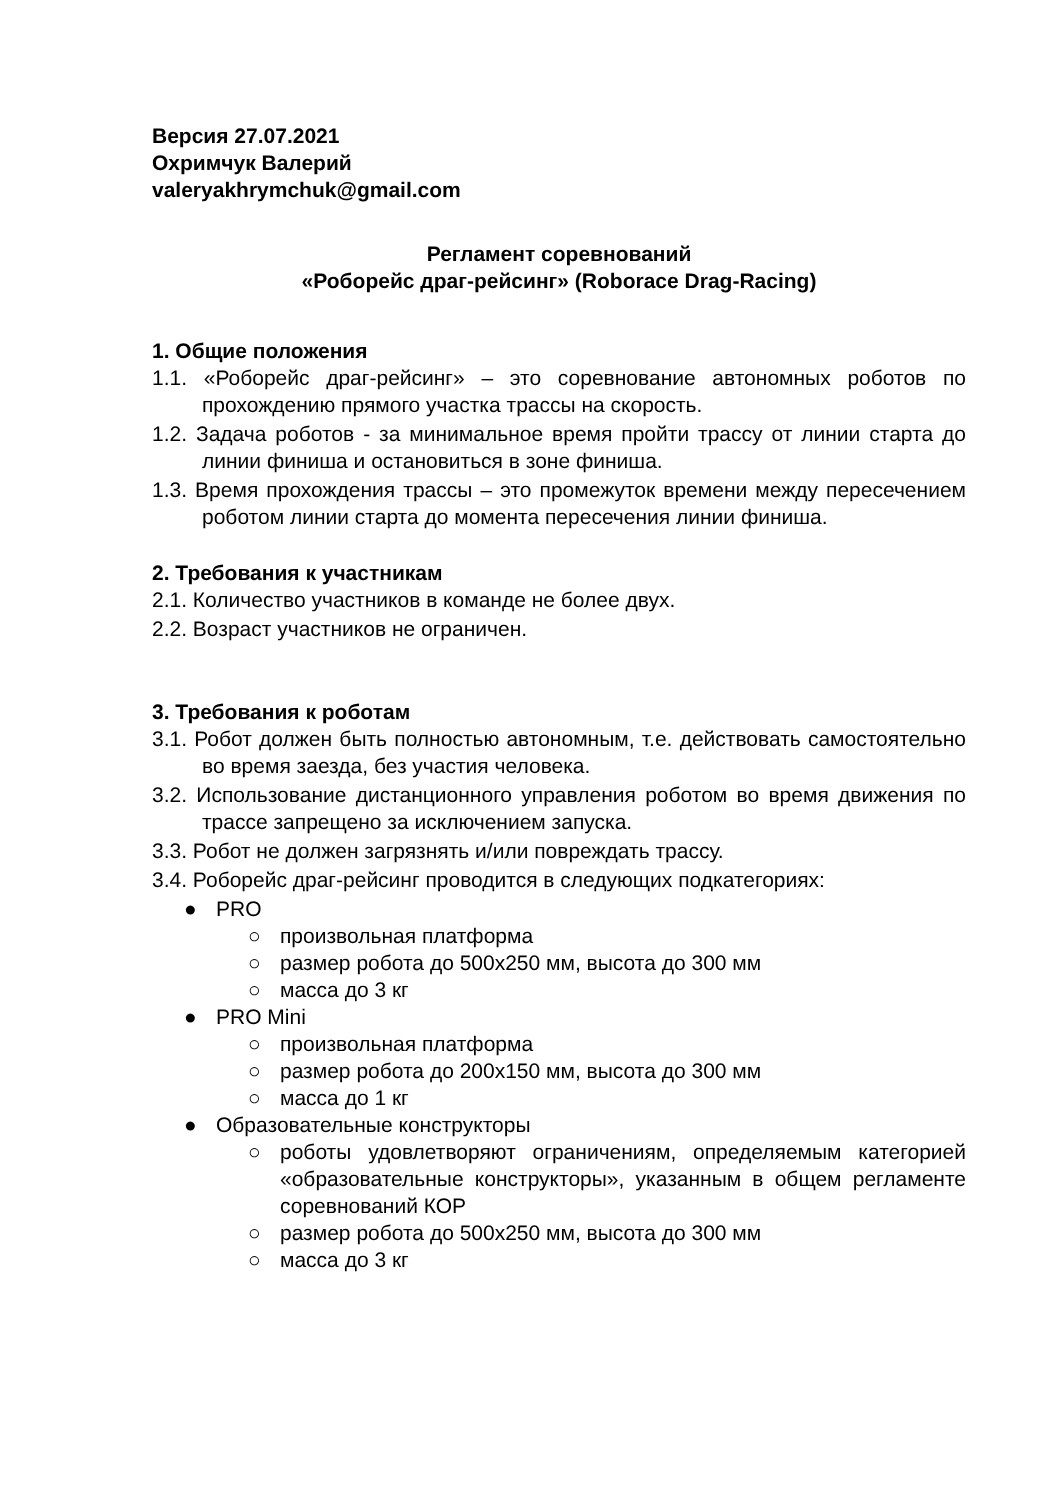Версия 27.07.2021
Охримчук Валерий
valeryakhrymchuk@gmail.com
Регламент соревнований
«Роборейс драг-рейсинг» (Roborace Drag-Racing)
1. Общие положения
1.1. «Роборейс драг-рейсинг» – это соревнование автономных роботов по прохождению прямого участка трассы на скорость.
1.2. Задача роботов - за минимальное время пройти трассу от линии старта до линии финиша и остановиться в зоне финиша.
1.3. Время прохождения трассы – это промежуток времени между пересечением роботом линии старта до момента пересечения линии финиша.
2. Требования к участникам
2.1. Количество участников в команде не более двух.
2.2. Возраст участников не ограничен.
3. Требования к роботам
3.1. Робот должен быть полностью автономным, т.е. действовать самостоятельно во время заезда, без участия человека.
3.2. Использование дистанционного управления роботом во время движения по трассе запрещено за исключением запуска.
3.3. Робот не должен загрязнять и/или повреждать трассу.
3.4. Роборейс драг-рейсинг проводится в следующих подкатегориях:
● PRO
○ произвольная платформа
○ размер робота до 500х250 мм, высота до 300 мм
○ масса до 3 кг
● PRO Mini
○ произвольная платформа
○ размер робота до 200х150 мм, высота до 300 мм
○ масса до 1 кг
● Образовательные конструкторы
○ роботы удовлетворяют ограничениям, определяемым категорией «образовательные конструкторы», указанным в общем регламенте соревнований КОР
○ размер робота до 500х250 мм, высота до 300 мм
○ масса до 3 кг